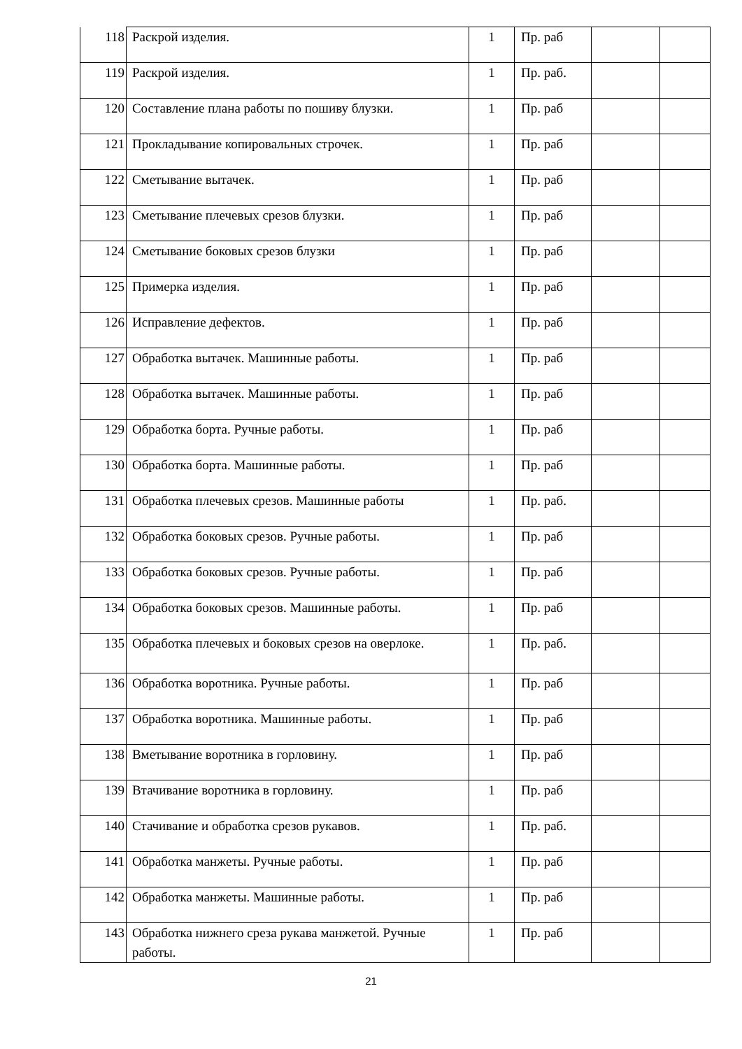| 118 | Раскрой изделия. | 1 | Пр. раб | | |
| 119 | Раскрой изделия. | 1 | Пр. раб. | | |
| 120 | Составление плана работы по пошиву блузки. | 1 | Пр. раб | | |
| 121 | Прокладывание копировальных строчек. | 1 | Пр. раб | | |
| 122 | Сметывание вытачек. | 1 | Пр. раб | | |
| 123 | Сметывание плечевых срезов блузки. | 1 | Пр. раб | | |
| 124 | Сметывание боковых срезов блузки | 1 | Пр. раб | | |
| 125 | Примерка изделия. | 1 | Пр. раб | | |
| 126 | Исправление дефектов. | 1 | Пр. раб | | |
| 127 | Обработка вытачек. Машинные работы. | 1 | Пр. раб | | |
| 128 | Обработка вытачек. Машинные работы. | 1 | Пр. раб | | |
| 129 | Обработка борта. Ручные работы. | 1 | Пр. раб | | |
| 130 | Обработка борта. Машинные работы. | 1 | Пр. раб | | |
| 131 | Обработка плечевых срезов. Машинные работы | 1 | Пр. раб. | | |
| 132 | Обработка боковых срезов. Ручные работы. | 1 | Пр. раб | | |
| 133 | Обработка боковых срезов. Ручные работы. | 1 | Пр. раб | | |
| 134 | Обработка боковых срезов. Машинные работы. | 1 | Пр. раб | | |
| 135 | Обработка плечевых и боковых срезов на оверлоке. | 1 | Пр. раб. | | |
| 136 | Обработка воротника. Ручные работы. | 1 | Пр. раб | | |
| 137 | Обработка воротника. Машинные работы. | 1 | Пр. раб | | |
| 138 | Вметывание воротника в горловину. | 1 | Пр. раб | | |
| 139 | Втачивание воротника в горловину. | 1 | Пр. раб | | |
| 140 | Стачивание и обработка срезов рукавов. | 1 | Пр. раб. | | |
| 141 | Обработка манжеты. Ручные работы. | 1 | Пр. раб | | |
| 142 | Обработка манжеты. Машинные работы. | 1 | Пр. раб | | |
| 143 | Обработка нижнего среза рукава манжетой. Ручные работы. | 1 | Пр. раб | | |
21